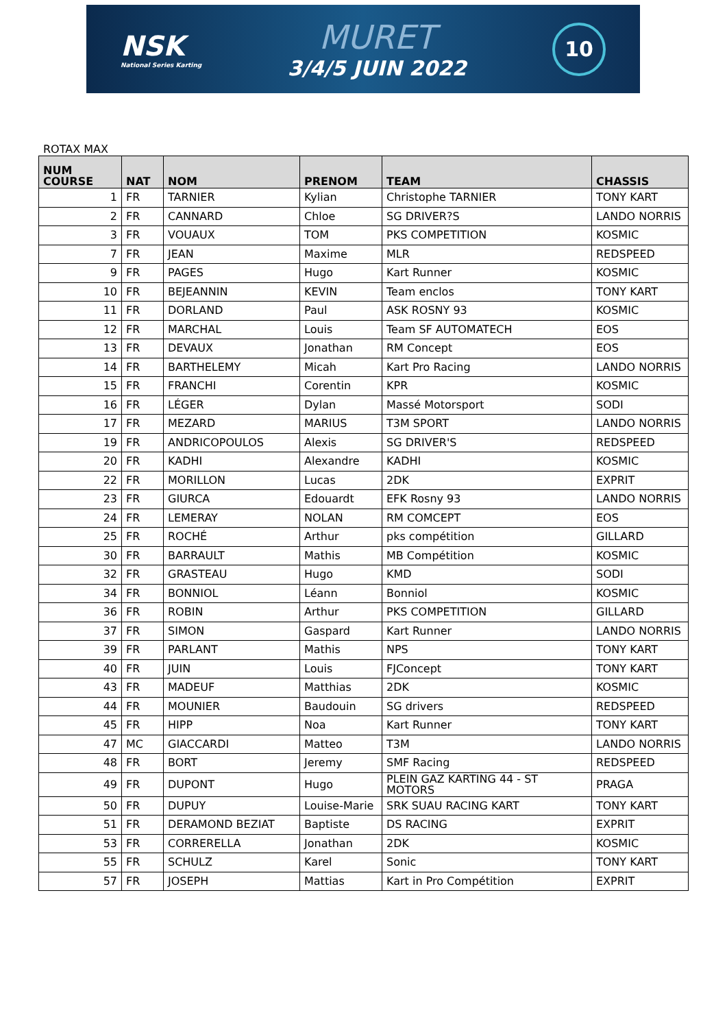NSK
National Series Karting
MURET
3/4/5 JUIN 2022
10
ROTAX MAX
| NUM COURSE | NAT | NOM | PRENOM | TEAM | CHASSIS |
| --- | --- | --- | --- | --- | --- |
| 1 | FR | TARNIER | Kylian | Christophe TARNIER | TONY KART |
| 2 | FR | CANNARD | Chloe | SG DRIVER?S | LANDO NORRIS |
| 3 | FR | VOUAUX | TOM | PKS COMPETITION | KOSMIC |
| 7 | FR | JEAN | Maxime | MLR | REDSPEED |
| 9 | FR | PAGES | Hugo | Kart Runner | KOSMIC |
| 10 | FR | BEJEANNIN | KEVIN | Team enclos | TONY KART |
| 11 | FR | DORLAND | Paul | ASK ROSNY 93 | KOSMIC |
| 12 | FR | MARCHAL | Louis | Team SF AUTOMATECH | EOS |
| 13 | FR | DEVAUX | Jonathan | RM Concept | EOS |
| 14 | FR | BARTHELEMY | Micah | Kart Pro Racing | LANDO NORRIS |
| 15 | FR | FRANCHI | Corentin | KPR | KOSMIC |
| 16 | FR | LÉGER | Dylan | Massé Motorsport | SODI |
| 17 | FR | MEZARD | MARIUS | T3M SPORT | LANDO NORRIS |
| 19 | FR | ANDRICOPOULOS | Alexis | SG DRIVER'S | REDSPEED |
| 20 | FR | KADHI | Alexandre | KADHI | KOSMIC |
| 22 | FR | MORILLON | Lucas | 2DK | EXPRIT |
| 23 | FR | GIURCA | Edouardt | EFK Rosny 93 | LANDO NORRIS |
| 24 | FR | LEMERAY | NOLAN | RM COMCEPT | EOS |
| 25 | FR | ROCHÉ | Arthur | pks compétition | GILLARD |
| 30 | FR | BARRAULT | Mathis | MB Compétition | KOSMIC |
| 32 | FR | GRASTEAU | Hugo | KMD | SODI |
| 34 | FR | BONNIOL | Léann | Bonniol | KOSMIC |
| 36 | FR | ROBIN | Arthur | PKS COMPETITION | GILLARD |
| 37 | FR | SIMON | Gaspard | Kart Runner | LANDO NORRIS |
| 39 | FR | PARLANT | Mathis | NPS | TONY KART |
| 40 | FR | JUIN | Louis | FJConcept | TONY KART |
| 43 | FR | MADEUF | Matthias | 2DK | KOSMIC |
| 44 | FR | MOUNIER | Baudouin | SG drivers | REDSPEED |
| 45 | FR | HIPP | Noa | Kart Runner | TONY KART |
| 47 | MC | GIACCARDI | Matteo | T3M | LANDO NORRIS |
| 48 | FR | BORT | Jeremy | SMF Racing | REDSPEED |
| 49 | FR | DUPONT | Hugo | PLEIN GAZ KARTING 44 - ST MOTORS | PRAGA |
| 50 | FR | DUPUY | Louise-Marie | SRK SUAU RACING KART | TONY KART |
| 51 | FR | DERAMOND BEZIAT | Baptiste | DS RACING | EXPRIT |
| 53 | FR | CORRERELLA | Jonathan | 2DK | KOSMIC |
| 55 | FR | SCHULZ | Karel | Sonic | TONY KART |
| 57 | FR | JOSEPH | Mattias | Kart in Pro Compétition | EXPRIT |